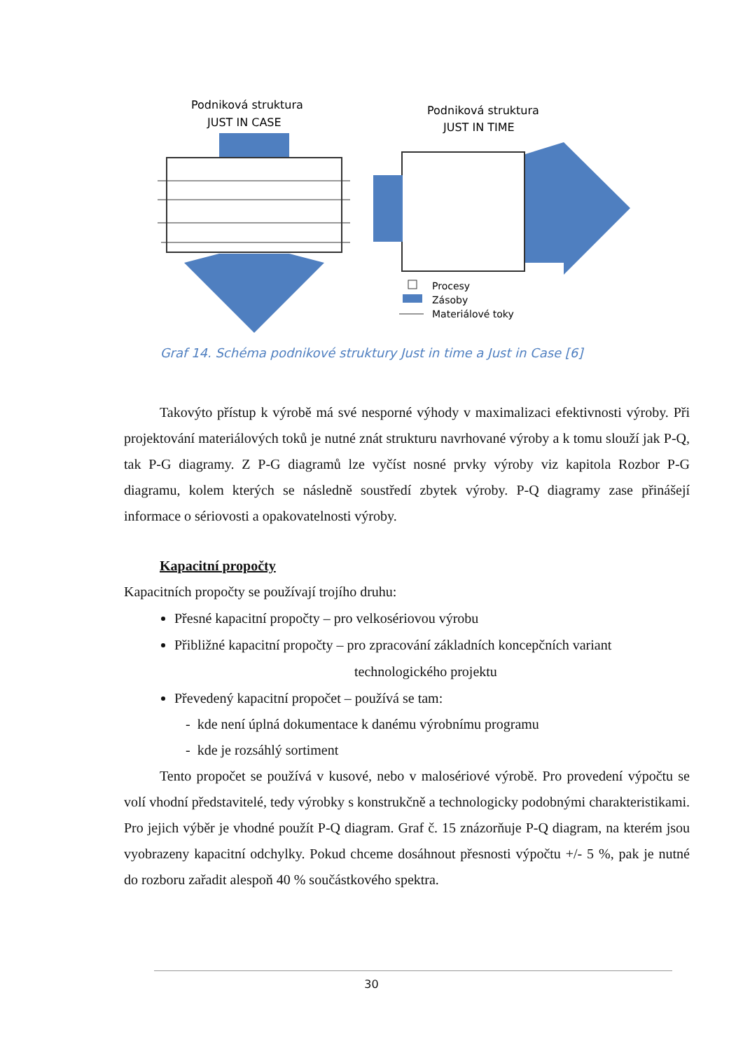Podniková struktura
JUST IN CASE
Podniková struktura
JUST IN TIME
Procesy
Zásoby
Materiálové toky
Graf 14. Schéma podnikové struktury Just in time a Just in Case [6]
Takovýto přístup k výrobě má své nesporné výhody v maximalizaci efektivnosti výroby. Při projektování materiálových toků je nutné znát strukturu navrhované výroby a k tomu slouží jak P-Q, tak P-G diagramy. Z P-G diagramů lze vyčíst nosné prvky výroby viz kapitola Rozbor P-G diagramu, kolem kterých se následně soustředí zbytek výroby. P-Q diagramy zase přinášejí informace o sériovosti a opakovatelnosti výroby.
Kapacitní propočty
Kapacitních propočty se používají trojího druhu:
Přesné kapacitní propočty – pro velkosériovou výrobu
Přibližné kapacitní propočty – pro zpracování základních koncepčních variant
technologického projektu
Převedený kapacitní propočet – používá se tam:
- kde není úplná dokumentace k danému výrobnímu programu
- kde je rozsáhlý sortiment
Tento propočet se používá v kusové, nebo v malosériové výrobě. Pro provedení výpočtu se volí vhodní představitelé, tedy výrobky s konstrukčně a technologicky podobnými charakteristikami. Pro jejich výběr je vhodné použít P-Q diagram. Graf č. 15 znázorňuje P-Q diagram, na kterém jsou vyobrazeny kapacitní odchylky. Pokud chceme dosáhnout přesnosti výpočtu +/- 5 %, pak je nutné do rozboru zařadit alespoň 40 % součástkového spektra.
30